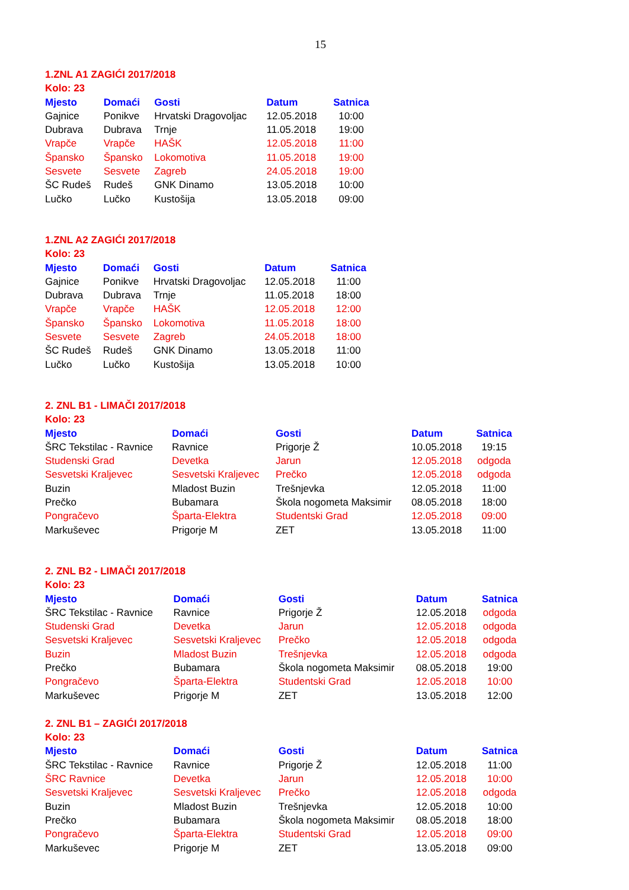15
1.ZNL A1 ZAGIĆI 2017/2018
Kolo: 23
| Mjesto | Domaći | Gosti | Datum | Satnica |
| --- | --- | --- | --- | --- |
| Gajnice | Ponikve | Hrvatski Dragovoljac | 12.05.2018 | 10:00 |
| Dubrava | Dubrava | Trnje | 11.05.2018 | 19:00 |
| Vrapče | Vrapče | HAŠK | 12.05.2018 | 11:00 |
| Špansko | Špansko | Lokomotiva | 11.05.2018 | 19:00 |
| Sesvete | Sesvete | Zagreb | 24.05.2018 | 19:00 |
| ŠC Rudeš | Rudeš | GNK Dinamo | 13.05.2018 | 10:00 |
| Lučko | Lučko | Kustošija | 13.05.2018 | 09:00 |
1.ZNL A2 ZAGIĆI 2017/2018
Kolo: 23
| Mjesto | Domaći | Gosti | Datum | Satnica |
| --- | --- | --- | --- | --- |
| Gajnice | Ponikve | Hrvatski Dragovoljac | 12.05.2018 | 11:00 |
| Dubrava | Dubrava | Trnje | 11.05.2018 | 18:00 |
| Vrapče | Vrapče | HAŠK | 12.05.2018 | 12:00 |
| Špansko | Špansko | Lokomotiva | 11.05.2018 | 18:00 |
| Sesvete | Sesvete | Zagreb | 24.05.2018 | 18:00 |
| ŠC Rudeš | Rudeš | GNK Dinamo | 13.05.2018 | 11:00 |
| Lučko | Lučko | Kustošija | 13.05.2018 | 10:00 |
2. ZNL B1 - LIMAČI 2017/2018
Kolo: 23
| Mjesto | Domaći | Gosti | Datum | Satnica |
| --- | --- | --- | --- | --- |
| ŠRC Tekstilac - Ravnice | Ravnice | Prigorje Ž | 10.05.2018 | 19:15 |
| Studenski Grad | Devetka | Jarun | 12.05.2018 | odgoda |
| Sesvetski Kraljevec | Sesvetski Kraljevec | Prečko | 12.05.2018 | odgoda |
| Buzin | Mladost Buzin | Trešnjevka | 12.05.2018 | 11:00 |
| Prečko | Bubamara | Škola nogometa Maksimir | 08.05.2018 | 18:00 |
| Pongračevo | Šparta-Elektra | Studentski Grad | 12.05.2018 | 09:00 |
| Markuševec | Prigorje M | ZET | 13.05.2018 | 11:00 |
2. ZNL B2 - LIMAČI 2017/2018
Kolo: 23
| Mjesto | Domaći | Gosti | Datum | Satnica |
| --- | --- | --- | --- | --- |
| ŠRC Tekstilac - Ravnice | Ravnice | Prigorje Ž | 12.05.2018 | odgoda |
| Studenski Grad | Devetka | Jarun | 12.05.2018 | odgoda |
| Sesvetski Kraljevec | Sesvetski Kraljevec | Prečko | 12.05.2018 | odgoda |
| Buzin | Mladost Buzin | Trešnjevka | 12.05.2018 | odgoda |
| Prečko | Bubamara | Škola nogometa Maksimir | 08.05.2018 | 19:00 |
| Pongračevo | Šparta-Elektra | Studentski Grad | 12.05.2018 | 10:00 |
| Markuševec | Prigorje M | ZET | 13.05.2018 | 12:00 |
2. ZNL B1 – ZAGIĆI 2017/2018
Kolo: 23
| Mjesto | Domaći | Gosti | Datum | Satnica |
| --- | --- | --- | --- | --- |
| ŠRC Tekstilac - Ravnice | Ravnice | Prigorje Ž | 12.05.2018 | 11:00 |
| ŠRC Ravnice | Devetka | Jarun | 12.05.2018 | 10:00 |
| Sesvetski Kraljevec | Sesvetski Kraljevec | Prečko | 12.05.2018 | odgoda |
| Buzin | Mladost Buzin | Trešnjevka | 12.05.2018 | 10:00 |
| Prečko | Bubamara | Škola nogometa Maksimir | 08.05.2018 | 18:00 |
| Pongračevo | Šparta-Elektra | Studentski Grad | 12.05.2018 | 09:00 |
| Markuševec | Prigorje M | ZET | 13.05.2018 | 09:00 |